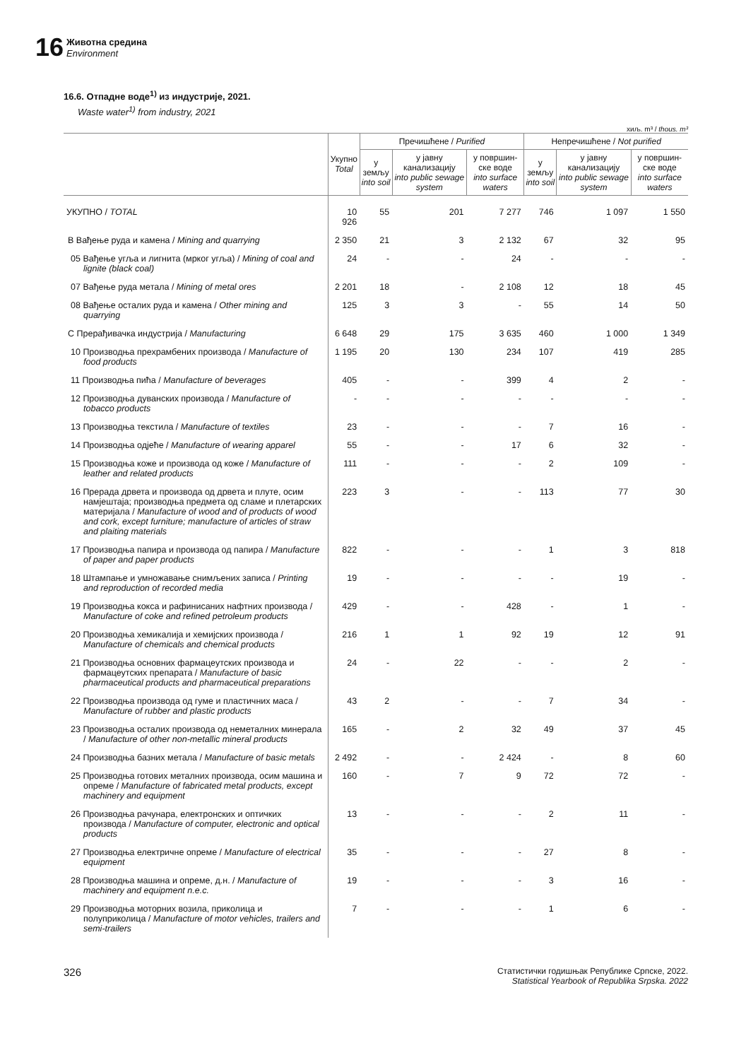16
Животна средина
Environment
16.6. Отпадне воде<sup>1)</sup> из индустрије, 2021.
Waste water<sup>1)</sup> from industry, 2021
хиљ. m³ / thous. m³
| | Укупно Total | Пречишћене / Purified | | | Непречишћене / Not purified | | |
| --- | --- | --- | --- | --- | --- | --- | --- |
| | | у земљу into soil | у јавну канализацију into public sewage system | у површин-ске воде into surface waters | у земљу into soil | у јавну канализацију into public sewage system | у површин-ске воде into surface waters |
| УКУПНО / TOTAL | 10 926 | 55 | 201 | 7 277 | 746 | 1 097 | 1 550 |
| B Вађење руда и камена / Mining and quarrying | 2 350 | 21 | 3 | 2 132 | 67 | 32 | 95 |
| 05 Вађење угља и лигнита (мрког угља) / Mining of coal and lignite (black coal) | 24 | - | - | 24 | - | - | - |
| 07 Вађење руда метала / Mining of metal ores | 2 201 | 18 | - | 2 108 | 12 | 18 | 45 |
| 08 Вађење осталих руда и камена / Other mining and quarrying | 125 | 3 | 3 | - | 55 | 14 | 50 |
| C Прерађивачка индустрија / Manufacturing | 6 648 | 29 | 175 | 3 635 | 460 | 1 000 | 1 349 |
| 10 Производња прехрамбених производа / Manufacture of food products | 1 195 | 20 | 130 | 234 | 107 | 419 | 285 |
| 11 Производња пића / Manufacture of beverages | 405 | - | - | 399 | 4 | 2 | - |
| 12 Производња дуванских производа / Manufacture of tobacco products | - | - | - | - | - | - | - |
| 13 Производња текстила / Manufacture of textiles | 23 | - | - | - | 7 | 16 | - |
| 14 Производња одјеће / Manufacture of wearing apparel | 55 | - | - | 17 | 6 | 32 | - |
| 15 Производња коже и производа од коже / Manufacture of leather and related products | 111 | - | - | - | 2 | 109 | - |
| 16 Прерада дрвета и производа од дрвета и плуте, осим намјештаја; производња предмета од сламе и плетарских материјала / Manufacture of wood and of products of wood and cork, except furniture; manufacture of articles of straw and plaiting materials | 223 | 3 | - | - | 113 | 77 | 30 |
| 17 Производња папира и производа од папира / Manufacture of paper and paper products | 822 | - | - | - | 1 | 3 | 818 |
| 18 Штампање и умножавање снимљених записа / Printing and reproduction of recorded media | 19 | - | - | - | - | 19 | - |
| 19 Производња кокса и рафинисаних нафтних производа / Manufacture of coke and refined petroleum products | 429 | - | - | 428 | - | 1 | - |
| 20 Производња хемикалија и хемијских производа / Manufacture of chemicals and chemical products | 216 | 1 | 1 | 92 | 19 | 12 | 91 |
| 21 Производња основних фармацеутских производа и фармацеутских препарата / Manufacture of basic pharmaceutical products and pharmaceutical preparations | 24 | - | 22 | - | - | 2 | - |
| 22 Производња производа од гуме и пластичних маса / Manufacture of rubber and plastic products | 43 | 2 | - | - | 7 | 34 | - |
| 23 Производња осталих производа од неметалних минерала / Manufacture of other non-metallic mineral products | 165 | - | 2 | 32 | 49 | 37 | 45 |
| 24 Производња базних метала / Manufacture of basic metals | 2 492 | - | - | 2 424 | - | 8 | 60 |
| 25 Производња готових металних производа, осим машина и опреме / Manufacture of fabricated metal products, except machinery and equipment | 160 | - | 7 | 9 | 72 | 72 | - |
| 26 Производња рачунара, електронских и оптичких производа / Manufacture of computer, electronic and optical products | 13 | - | - | - | 2 | 11 | - |
| 27 Производња електричне опреме / Manufacture of electrical equipment | 35 | - | - | - | 27 | 8 | - |
| 28 Производња машина и опреме, д.н. / Manufacture of machinery and equipment n.e.c. | 19 | - | - | - | 3 | 16 | - |
| 29 Производња моторних возила, приколица и полуприколица / Manufacture of motor vehicles, trailers and semi-trailers | 7 | - | - | - | 1 | 6 | - |
326
Статистички годишњак Републике Српске, 2022.
Statistical Yearbook of Republika Srpska. 2022